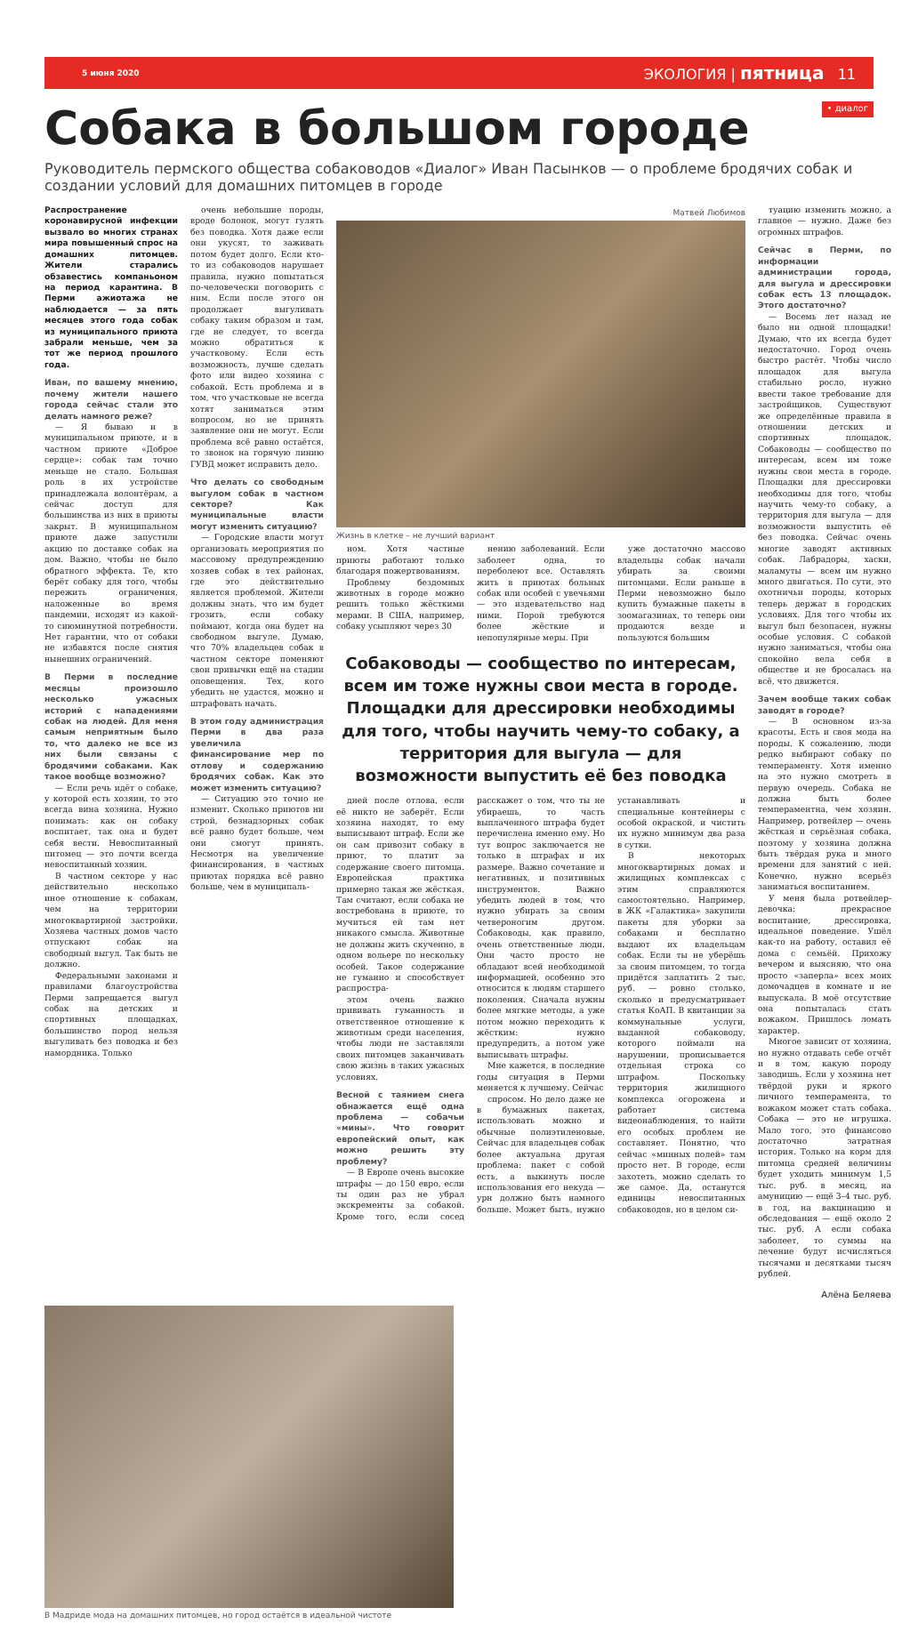5 июня 2020 ЭКОЛОГИЯ | пятница 11
Собака в большом городе • диалог
Руководитель пермского общества собаководов «Диалог» Иван Пасынков — о проблеме бродячих собак и создании условий для домашних питомцев в городе
Распространение коронавирусной инфекции вызвало во многих странах мира повышенный спрос на домашних питомцев. Жители старались обзавестись компаньоном на период карантина. В Перми ажиотажа не наблюдается — за пять месяцев этого года собак из муниципального приюта забрали меньше, чем за тот же период прошлого года.
Иван, по вашему мнению, почему жители нашего города сейчас стали это делать намного реже?
— Я бываю и в муниципальном приюте, и в частном приюте «Доброе сердце»: собак там точно меньше не стало. Большая роль в их устройстве принадлежала волонтёрам, а сейчас доступ для большинства из них в приюты закрыт. В муниципальном приюте даже запустили акцию по доставке собак на дом. Важно, чтобы не было обратного эффекта. Те, кто берёт собаку для того, чтобы пережить ограничения, наложенные во время пандемии, исходят из какой-то сиюминутной потребности. Нет гарантии, что от собаки не избавятся после снятия нынешних ограничений.
В Перми в последние месяцы произошло несколько ужасных историй с нападениями собак на людей. Для меня самым неприятным было то, что далеко не все из них были связаны с бродячими собаками. Как такое вообще возможно?
— Если речь идёт о собаке, у которой есть хозяин, то это всегда вина хозяина. Нужно понимать: как он собаку воспитает, так она и будет себя вести. Невоспитанный питомец — это почти всегда невоспитанный хозяин.
В частном секторе у нас действительно несколько иное отношение к собакам, чем на территории многоквартирной застройки. Хозяева частных домов часто отпускают собак на свободный выгул. Так быть не должно.
Федеральными законами и правилами благоустройства Перми запрещается выгул собак на детских и спортивных площадках, большинство пород нельзя выгуливать без поводка и без намордника. Только
очень небольшие породы, вроде болонок, могут гулять без поводка. Хотя даже если они укусят, то заживать потом будет долго. Если кто-то из собаководов нарушает правила, нужно попытаться по-человечески поговорить с ним. Если после этого он продолжает выгуливать собаку таким образом и там, где не следует, то всегда можно обратиться к участковому. Если есть возможность, лучше сделать фото или видео хозяина с собакой. Есть проблема и в том, что участковые не всегда хотят заниматься этим вопросом, но не принять заявление они не могут. Если проблема всё равно остаётся, то звонок на горячую линию ГУВД может исправить дело.
Что делать со свободным выгулом собак в частном секторе? Как муниципальные власти могут изменить ситуацию?
— Городские власти могут организовать мероприятия по массовому предупреждению хозяев собак в тех районах, где это действительно является проблемой. Жители должны знать, что им будет грозить, если собаку поймают, когда она будет на свободном выгуле. Думаю, что 70% владельцев собак в частном секторе поменяют свои привычки ещё на стадии оповещения. Тех, кого убедить не удастся, можно и штрафовать начать.
В этом году администрация Перми в два раза увеличила финансирование мер по отлову и содержанию бродячих собак. Как это может изменить ситуацию?
— Ситуацию это точно не изменит. Сколько приютов ни строй, безнадзорных собак всё равно будет больше, чем они смогут принять. Несмотря на увеличение финансирования, в частных приютах порядка всё равно больше, чем в муниципаль-
Матвей Любимов
Жизнь в клетке – не лучший вариант
ном. Хотя частные приюты работают только благодаря пожертвованиям.
Проблему бездомных животных в городе можно решить только жёсткими мерами. В США, например, собаку усыпляют через 30
нению заболеваний. Если заболеет одна, то переболеют все. Оставлять жить в приютах больных собак или особей с увечьями — это издевательство над ними. Порой требуются более жёсткие и непопулярные меры. При
уже достаточно массово владельцы собак начали убирать за своими питомцами. Если раньше в Перми невозможно было купить бумажные пакеты в зоомагазинах, то теперь они продаются везде и пользуются большим
Собаководы — сообщество по интересам, всем им тоже нужны свои места в городе. Площадки для дрессировки необходимы для того, чтобы научить чему-то собаку, а территория для выгула — для возможности выпустить её без поводка
дней после отлова, если её никто не заберёт. Если хозяина находят, то ему выписывают штраф. Если же он сам привозит собаку в приют, то платит за содержание своего питомца. Европейская практика примерно такая же жёсткая. Там считают, если собака не востребована в приюте, то мучиться ей там нет никакого смысла. Животные не должны жить скученно, в одном вольере по нескольку особей. Такое содержание не гуманно и способствует распростра-
этом очень важно прививать гуманность и ответственное отношение к животным среди населения, чтобы люди не заставляли своих питомцев заканчивать свою жизнь в таких ужасных условиях.
Весной с таянием снега обнажается ещё одна проблема — собачьи «мины». Что говорит европейский опыт, как можно решить эту проблему?
— В Европе очень высокие штрафы — до 150 евро, если ты один раз не убрал экскременты за собакой. Кроме того, если сосед расскажет о том, что ты не убираешь, то часть выплаченного штрафа будет перечислена именно ему. Но тут вопрос заключается не только в штрафах и их размере. Важно сочетание и негативных, и позитивных инструментов. Важно убедить людей в том, что нужно убирать за своим четвероногим другом. Собаководы, как правило, очень ответственные люди. Они часто просто не обладают всей необходимой информацией, особенно это относится к людям старшего поколения. Сначала нужны более мягкие методы, а уже потом можно переходить к жёстким: нужно предупредить, а потом уже выписывать штрафы.
Мне кажется, в последние годы ситуация в Перми меняется к лучшему. Сейчас
спросом. Но дело даже не в бумажных пакетах, использовать можно и обычные полиэтиленовые. Сейчас для владельцев собак более актуальна другая проблема: пакет с собой есть, а выкинуть после использования его некуда — урн должно быть намного больше. Может быть, нужно устанавливать и специальные контейнеры с особой окраской, и чистить их нужно минимум два раза в сутки.
В некоторых многоквартирных домах и жилищных комплексах с этим справляются самостоятельно. Например, в ЖК «Галактика» закупили пакеты для уборки за собаками и бесплатно выдают их владельцам собак. Если ты не уберёшь за своим питомцем, то тогда придётся заплатить 2 тыс. руб. — ровно столько, сколько и предусматривает статья КоАП. В квитанции за коммунальные услуги, выданной собаководу, которого поймали на нарушении, прописывается отдельная строка со штрафом. Поскольку территория жилищного комплекса огорожена и работает система видеонаблюдения, то найти его особых проблем не составляет. Понятно, что сейчас «минных полей» там просто нет. В городе, если захотеть, можно сделать то же самое. Да, останутся единицы невоспитанных собаководов, но в целом си-
туацию изменить можно, а главное — нужно. Даже без огромных штрафов.
Сейчас в Перми, по информации администрации города, для выгула и дрессировки собак есть 13 площадок. Этого достаточно?
— Восемь лет назад не было ни одной площадки! Думаю, что их всегда будет недостаточно. Город очень быстро растёт. Чтобы число площадок для выгула стабильно росло, нужно ввести такое требование для застройщиков. Существуют же определённые правила в отношении детских и спортивных площадок. Собаководы — сообщество по интересам, всем им тоже нужны свои места в городе. Площадки для дрессировки необходимы для того, чтобы научить чему-то собаку, а территория для выгула — для возможности выпустить её без поводка. Сейчас очень многие заводят активных собак. Лабрадоры, хаски, маламуты — всем им нужно много двигаться. По сути, это охотничьи породы, которых теперь держат в городских условиях. Для того чтобы их выгул был безопасен, нужны особые условия. С собакой нужно заниматься, чтобы она спокойно вела себя в обществе и не бросалась на всё, что движется.
Зачем вообще таких собак заводят в городе?
— В основном из-за красоты. Есть и своя мода на породы. К сожалению, люди редко выбирают собаку по темпераменту. Хотя именно на это нужно смотреть в первую очередь. Собака не должна быть более темпераментна, чем хозяин. Например, ротвейлер — очень жёсткая и серьёзная собака, поэтому у хозяина должна быть твёрдая рука и много времени для занятий с ней. Конечно, нужно всерьёз заниматься воспитанием.
У меня была ротвейлер-девочка: прекрасное воспитание, дрессировка, идеальное поведение. Ушёл как-то на работу, оставил её дома с семьёй. Прихожу вечером и выясняю, что она просто «заперла» всех моих домочадцев в комнате и не выпускала. В моё отсутствие она попыталась стать вожаком. Пришлось ломать характер.
Многое зависит от хозяина, но нужно отдавать себе отчёт и в том, какую породу заводишь. Если у хозяина нет твёрдой руки и яркого личного темперамента, то вожаком может стать собака. Собака — это не игрушка. Мало того, это финансово достаточно затратная история. Только на корм для питомца средней величины будет уходить минимум 1,5 тыс. руб. в месяц, на амуницию — ещё 3–4 тыс. руб. в год, на вакцинацию и обследования — ещё около 2 тыс. руб. А если собака заболеет, то суммы на лечение будут исчисляться тысячами и десятками тысяч рублей.
Алёна Беляева
В Мадриде мода на домашних питомцев, но город остаётся в идеальной чистоте